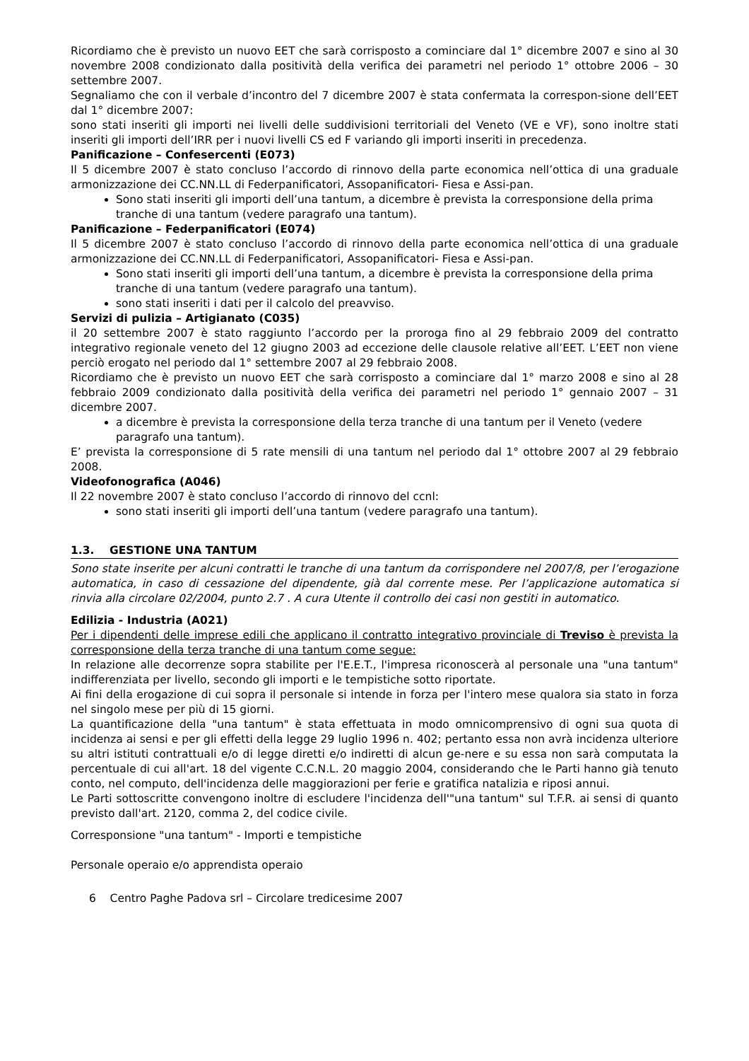Ricordiamo che è previsto un nuovo EET che sarà corrisposto a cominciare dal 1° dicembre 2007 e sino al 30 novembre 2008 condizionato dalla positività della verifica dei parametri nel periodo 1° ottobre 2006 – 30 settembre 2007.
Segnaliamo che con il verbale d’incontro del 7 dicembre 2007 è stata confermata la correspon-sione dell’EET dal 1° dicembre 2007:
sono stati inseriti gli importi nei livelli delle suddivisioni territoriali del Veneto (VE e VF), sono inoltre stati inseriti gli importi dell’IRR per i nuovi livelli CS ed F variando gli importi inseriti in precedenza.
Panificazione – Confesercenti (E073)
Il 5 dicembre 2007 è stato concluso l’accordo di rinnovo della parte economica nell’ottica di una graduale armonizzazione dei CC.NN.LL di Federpanificatori, Assopanificatori- Fiesa e Assi-pan.
Sono stati inseriti gli importi dell’una tantum, a dicembre è prevista la corresponsione della prima tranche di una tantum (vedere paragrafo una tantum).
Panificazione – Federpanificatori (E074)
Il 5 dicembre 2007 è stato concluso l’accordo di rinnovo della parte economica nell’ottica di una graduale armonizzazione dei CC.NN.LL di Federpanificatori, Assopanificatori- Fiesa e Assi-pan.
Sono stati inseriti gli importi dell’una tantum, a dicembre è prevista la corresponsione della prima tranche di una tantum (vedere paragrafo una tantum).
sono stati inseriti i dati per il calcolo del preavviso.
Servizi di pulizia – Artigianato (C035)
il 20 settembre 2007 è stato raggiunto l’accordo per la proroga fino al 29 febbraio 2009 del contratto integrativo regionale veneto del 12 giugno 2003 ad eccezione delle clausole relative all’EET. L’EET non viene perciò erogato nel periodo dal 1° settembre 2007 al 29 febbraio 2008.
Ricordiamo che è previsto un nuovo EET che sarà corrisposto a cominciare dal 1° marzo 2008 e sino al 28 febbraio 2009 condizionato dalla positività della verifica dei parametri nel periodo 1° gennaio 2007 – 31 dicembre 2007.
a dicembre è prevista la corresponsione della terza tranche di una tantum per il Veneto (vedere paragrafo una tantum).
E’ prevista la corresponsione di 5 rate mensili di una tantum nel periodo dal 1° ottobre 2007 al 29 febbraio 2008.
Videofonografica (A046)
Il 22 novembre 2007 è stato concluso l’accordo di rinnovo del ccnl:
sono stati inseriti gli importi dell’una tantum (vedere paragrafo una tantum).
1.3. GESTIONE UNA TANTUM
Sono state inserite per alcuni contratti le tranche di una tantum da corrispondere nel 2007/8, per l’erogazione automatica, in caso di cessazione del dipendente, già dal corrente mese. Per l’applicazione automatica si rinvia alla circolare 02/2004, punto 2.7 . A cura Utente il controllo dei casi non gestiti in automatico.
Edilizia - Industria (A021)
Per i dipendenti delle imprese edili che applicano il contratto integrativo provinciale di Treviso è prevista la corresponsione della terza tranche di una tantum come segue:
In relazione alle decorrenze sopra stabilite per l'E.E.T., l'impresa riconoscerà al personale una "una tantum" indifferenziata per livello, secondo gli importi e le tempistiche sotto riportate.
Ai fini della erogazione di cui sopra il personale si intende in forza per l'intero mese qualora sia stato in forza nel singolo mese per più di 15 giorni.
La quantificazione della "una tantum" è stata effettuata in modo omnicomprensivo di ogni sua quota di incidenza ai sensi e per gli effetti della legge 29 luglio 1996 n. 402; pertanto essa non avrà incidenza ulteriore su altri istituti contrattuali e/o di legge diretti e/o indiretti di alcun ge-nere e su essa non sarà computata la percentuale di cui all'art. 18 del vigente C.C.N.L. 20 maggio 2004, considerando che le Parti hanno già tenuto conto, nel computo, dell'incidenza delle maggiorazioni per ferie e gratifica natalizia e riposi annui.
Le Parti sottoscritte convengono inoltre di escludere l'incidenza dell'"una tantum" sul T.F.R. ai sensi di quanto previsto dall'art. 2120, comma 2, del codice civile.
Corresponsione "una tantum" - Importi e tempistiche
Personale operaio e/o apprendista operaio
6 Centro Paghe Padova srl – Circolare tredicesime 2007